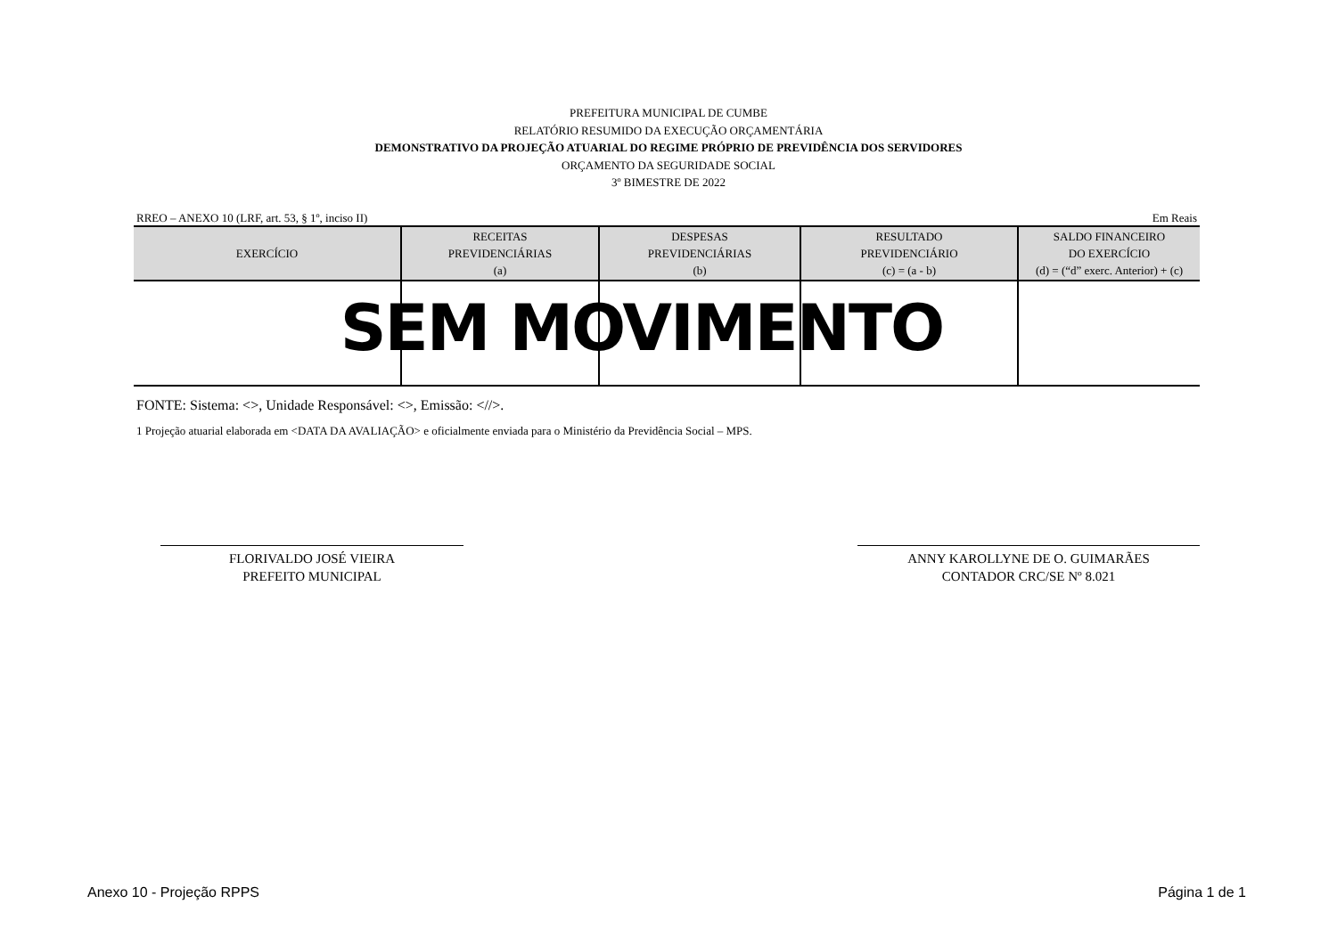PREFEITURA MUNICIPAL DE CUMBE
RELATÓRIO RESUMIDO DA EXECUÇÃO ORÇAMENTÁRIA
DEMONSTRATIVO DA PROJEÇÃO ATUARIAL DO REGIME PRÓPRIO DE PREVIDÊNCIA DOS SERVIDORES
ORÇAMENTO DA SEGURIDADE SOCIAL
3º BIMESTRE DE 2022
RREO – ANEXO 10 (LRF, art. 53, § 1º, inciso II) Em Reais
| EXERCÍCIO | RECEITAS PREVIDENCIÁRIAS (a) | DESPESAS PREVIDENCIÁRIAS (b) | RESULTADO PREVIDENCIÁRIO (c) = (a - b) | SALDO FINANCEIRO DO EXERCÍCIO (d) = (“d” exerc. Anterior) + (c) |
| --- | --- | --- | --- | --- |
SEM MOVIMENTO
FONTE: Sistema: <>, Unidade Responsável: <>, Emissão: <//>.
1 Projeção atuarial elaborada em <DATA DA AVALIAÇÃO> e oficialmente enviada para o Ministério da Previdência Social – MPS.
FLORIVALDO JOSÉ VIEIRA
PREFEITO MUNICIPAL
ANNY KAROLLYNE DE O. GUIMARÃES
CONTADOR CRC/SE Nº 8.021
Anexo 10 - Projeção RPPS Página 1 de 1